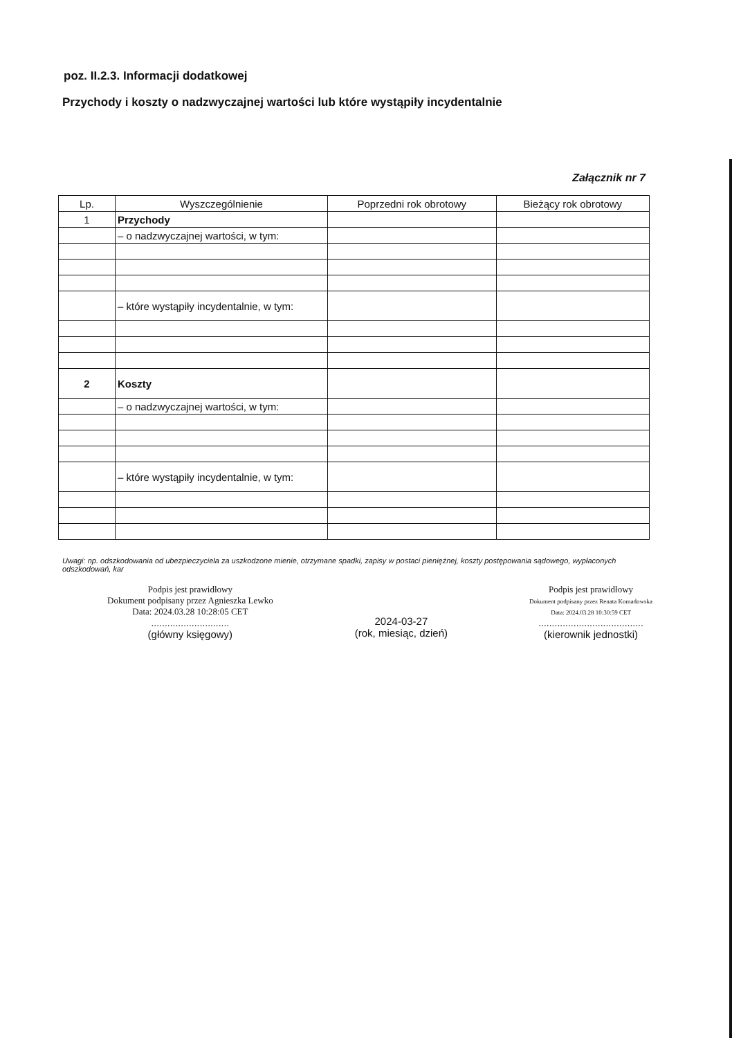poz. II.2.3. Informacji dodatkowej
Przychody i koszty o nadzwyczajnej wartości lub które wystąpiły incydentalnie
Załącznik nr 7
| Lp. | Wyszczególnienie | Poprzedni rok obrotowy | Bieżący rok obrotowy |
| --- | --- | --- | --- |
| 1 | Przychody | | |
| | – o nadzwyczajnej wartości, w tym: | | |
| | – które wystąpiły incydentalnie, w tym: | | |
| 2 | Koszty | | |
| | – o nadzwyczajnej wartości, w tym: | | |
| | – które wystąpiły incydentalnie, w tym: | | |
Uwagi: np. odszkodowania od ubezpieczyciela za uszkodzone mienie, otrzymane spadki, zapisy w postaci pieniężnej, koszty postępowania sądowego, wypłaconych odszkodowań, kar
Podpis jest prawidłowy
Dokument podpisany przez Agnieszka Lewko
Data: 2024.03.28 10:28:05 CET
.............................
(główny księgowy)
2024-03-27
(rok, miesiąc, dzień)
Podpis jest prawidłowy
Dokument podpisany przez Renata Komadowska
Data: 2024.03.28 10:30:59 CET
.......................................
(kierownik jednostki)